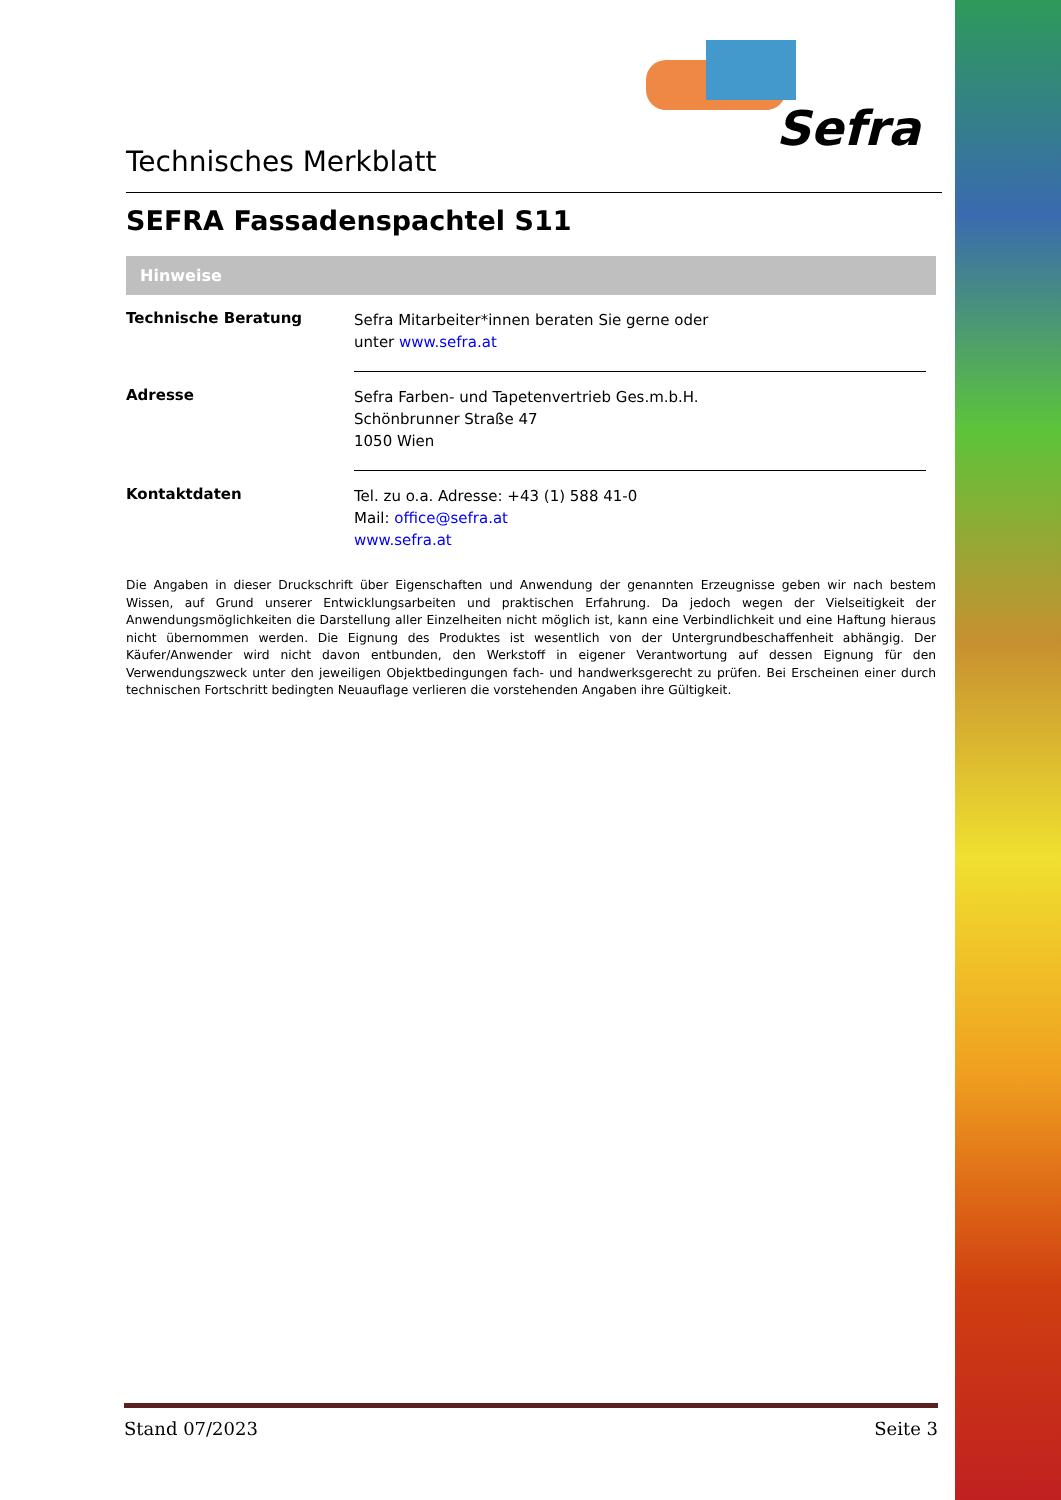Sefra
Technisches Merkblatt
SEFRA Fassadenspachtel S11
Hinweise
| Technische Beratung | Sefra Mitarbeiter*innen beraten Sie gerne oder unter www.sefra.at |
| Adresse | Sefra Farben- und Tapetenvertrieb Ges.m.b.H. Schönbrunner Straße 47 1050 Wien |
| Kontaktdaten | Tel. zu o.a. Adresse: +43 (1) 588 41-0 Mail: office@sefra.at www.sefra.at |
Die Angaben in dieser Druckschrift über Eigenschaften und Anwendung der genannten Erzeugnisse geben wir nach bestem Wissen, auf Grund unserer Entwicklungsarbeiten und praktischen Erfahrung. Da jedoch wegen der Vielseitigkeit der Anwendungsmöglichkeiten die Darstellung aller Einzelheiten nicht möglich ist, kann eine Verbindlichkeit und eine Haftung hieraus nicht übernommen werden. Die Eignung des Produktes ist wesentlich von der Untergrundbeschaffenheit abhängig. Der Käufer/Anwender wird nicht davon entbunden, den Werkstoff in eigener Verantwortung auf dessen Eignung für den Verwendungszweck unter den jeweiligen Objektbedingungen fach- und handwerksgerecht zu prüfen. Bei Erscheinen einer durch technischen Fortschritt bedingten Neuauflage verlieren die vorstehenden Angaben ihre Gültigkeit.
Stand 07/2023 Seite 3